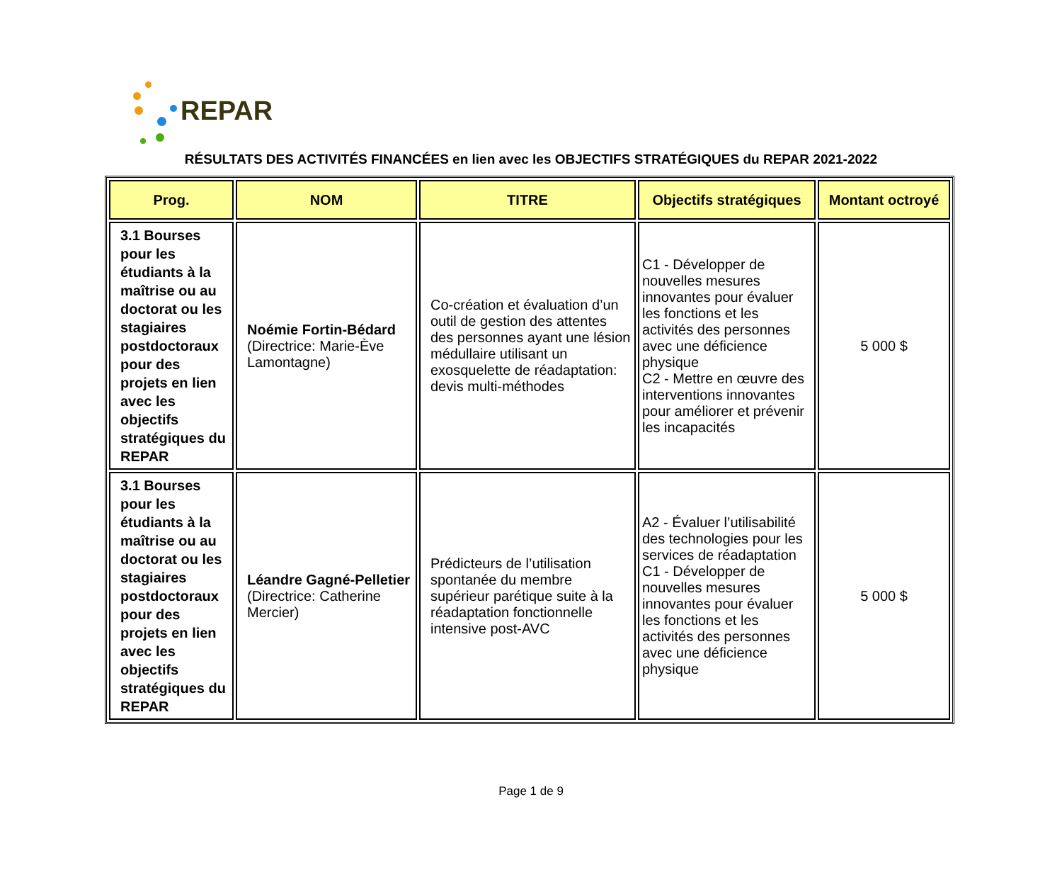REPAR
RÉSULTATS DES ACTIVITÉS FINANCÉES en lien avec les OBJECTIFS STRATÉGIQUES du REPAR 2021-2022
| Prog. | NOM | TITRE | Objectifs stratégiques | Montant octroyé |
| --- | --- | --- | --- | --- |
| 3.1 Bourses pour les étudiants à la maîtrise ou au doctorat ou les stagiaires postdoctoraux pour des projets en lien avec les objectifs stratégiques du REPAR | Noémie Fortin-Bédard (Directrice: Marie-Ève Lamontagne) | Co-création et évaluation d’un outil de gestion des attentes des personnes ayant une lésion médullaire utilisant un exosquelette de réadaptation: devis multi-méthodes | C1 - Développer de nouvelles mesures innovantes pour évaluer les fonctions et les activités des personnes avec une déficience physique C2 - Mettre en œuvre des interventions innovantes pour améliorer et prévenir les incapacités | 5 000 $ |
| 3.1 Bourses pour les étudiants à la maîtrise ou au doctorat ou les stagiaires postdoctoraux pour des projets en lien avec les objectifs stratégiques du REPAR | Léandre Gagné-Pelletier (Directrice: Catherine Mercier) | Prédicteurs de l’utilisation spontanée du membre supérieur parétique suite à la réadaptation fonctionnelle intensive post-AVC | A2 - Évaluer l’utilisabilité des technologies pour les services de réadaptation C1 - Développer de nouvelles mesures innovantes pour évaluer les fonctions et les activités des personnes avec une déficience physique | 5 000 $ |
Page 1 de 9